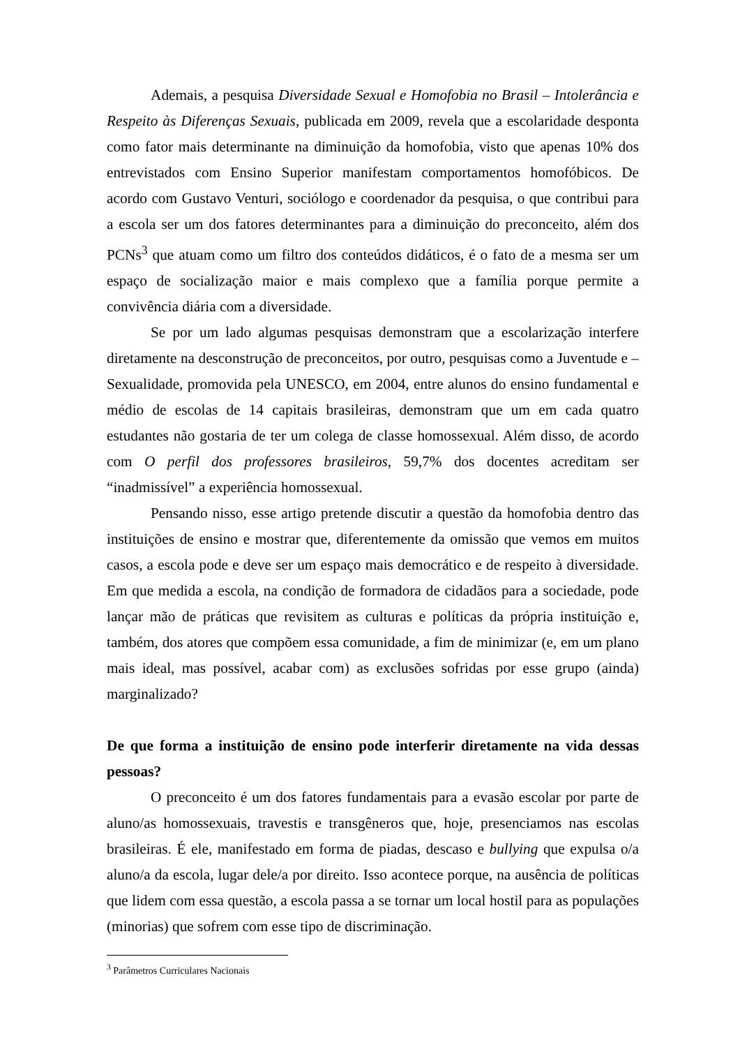Ademais, a pesquisa Diversidade Sexual e Homofobia no Brasil – Intolerância e Respeito às Diferenças Sexuais, publicada em 2009, revela que a escolaridade desponta como fator mais determinante na diminuição da homofobia, visto que apenas 10% dos entrevistados com Ensino Superior manifestam comportamentos homofóbicos. De acordo com Gustavo Venturi, sociólogo e coordenador da pesquisa, o que contribui para a escola ser um dos fatores determinantes para a diminuição do preconceito, além dos PCNs<sup>3</sup> que atuam como um filtro dos conteúdos didáticos, é o fato de a mesma ser um espaço de socialização maior e mais complexo que a família porque permite a convivência diária com a diversidade.
Se por um lado algumas pesquisas demonstram que a escolarização interfere diretamente na desconstrução de preconceitos, por outro, pesquisas como a Juventude e – Sexualidade, promovida pela UNESCO, em 2004, entre alunos do ensino fundamental e médio de escolas de 14 capitais brasileiras, demonstram que um em cada quatro estudantes não gostaria de ter um colega de classe homossexual. Além disso, de acordo com O perfil dos professores brasileiros, 59,7% dos docentes acreditam ser “inadmissível” a experiência homossexual.
Pensando nisso, esse artigo pretende discutir a questão da homofobia dentro das instituições de ensino e mostrar que, diferentemente da omissão que vemos em muitos casos, a escola pode e deve ser um espaço mais democrático e de respeito à diversidade. Em que medida a escola, na condição de formadora de cidadãos para a sociedade, pode lançar mão de práticas que revisitem as culturas e políticas da própria instituição e, também, dos atores que compõem essa comunidade, a fim de minimizar (e, em um plano mais ideal, mas possível, acabar com) as exclusões sofridas por esse grupo (ainda) marginalizado?
De que forma a instituição de ensino pode interferir diretamente na vida dessas pessoas?
O preconceito é um dos fatores fundamentais para a evasão escolar por parte de aluno/as homossexuais, travestis e transgêneros que, hoje, presenciamos nas escolas brasileiras. É ele, manifestado em forma de piadas, descaso e bullying que expulsa o/a aluno/a da escola, lugar dele/a por direito. Isso acontece porque, na ausência de políticas que lidem com essa questão, a escola passa a se tornar um local hostil para as populações (minorias) que sofrem com esse tipo de discriminação.
<sup>3</sup> Parâmetros Curriculares Nacionais